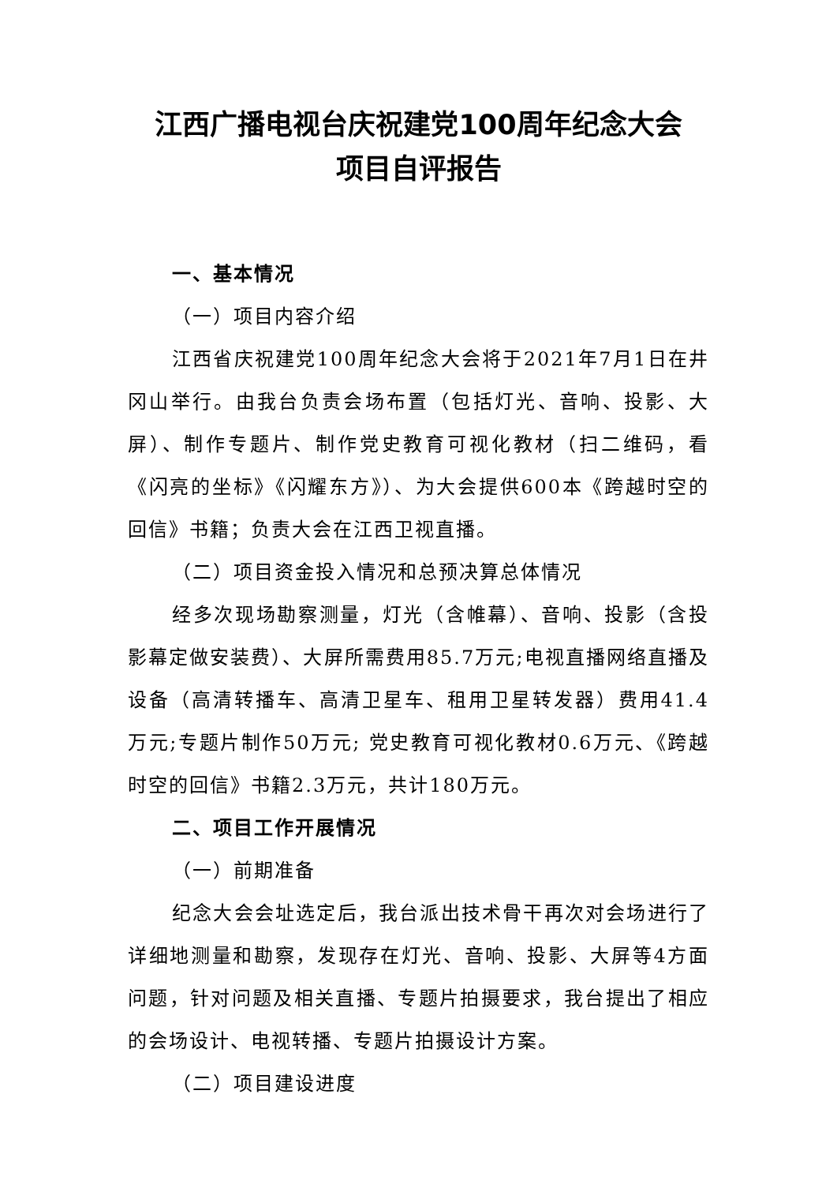江西广播电视台庆祝建党100周年纪念大会
项目自评报告
一、基本情况
（一）项目内容介绍
江西省庆祝建党100周年纪念大会将于2021年7月1日在井冈山举行。由我台负责会场布置（包括灯光、音响、投影、大屏）、制作专题片、制作党史教育可视化教材（扫二维码，看《闪亮的坐标》《闪耀东方》）、为大会提供600本《跨越时空的回信》书籍；负责大会在江西卫视直播。
（二）项目资金投入情况和总预决算总体情况
经多次现场勘察测量，灯光（含帷幕）、音响、投影（含投影幕定做安装费）、大屏所需费用85.7万元;电视直播网络直播及设备（高清转播车、高清卫星车、租用卫星转发器）费用41.4万元;专题片制作50万元; 党史教育可视化教材0.6万元、《跨越时空的回信》书籍2.3万元，共计180万元。
二、项目工作开展情况
（一）前期准备
纪念大会会址选定后，我台派出技术骨干再次对会场进行了详细地测量和勘察，发现存在灯光、音响、投影、大屏等4方面问题，针对问题及相关直播、专题片拍摄要求，我台提出了相应的会场设计、电视转播、专题片拍摄设计方案。
（二）项目建设进度